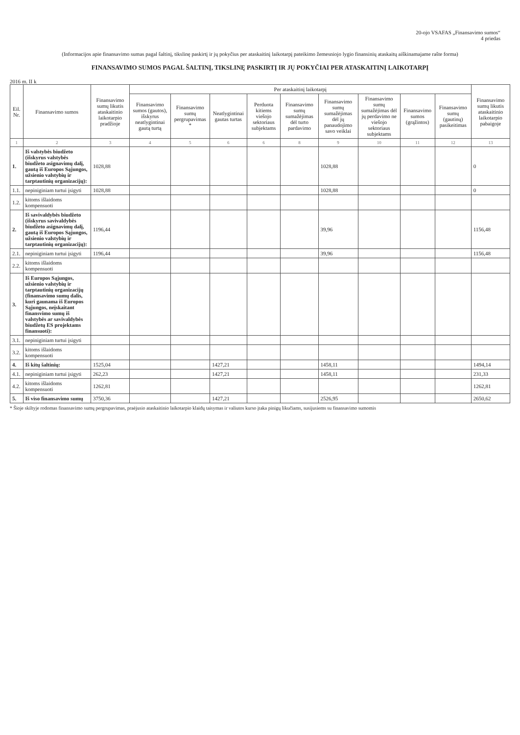20-ojo VSAFAS „Finansavimo sumos“
4 priedas
(Informacijos apie finansavimo sumas pagal šaltinį, tikslinę paskirtį ir jų pokyčius per ataskaitinį laikotarpį pateikimo žemesniojo lygio finansinių ataskaitų aiškinamajame rašte forma)
FINANSAVIMO SUMOS PAGAL ŠALTINĮ, TIKSLINĘ PASKIRTĮ IR JŲ POKYČIAI PER ATASKAITINĮ LAIKOTARPĮ
2016 m. II k
| Eil. Nr. | Finansavimo sumos | Finansavimo sumų likutis ataskaitinio laikotarpio pradžioje | Per ataskaitinį laikotarpį | | | | | | | | | Finansavimo sumų likutis ataskaitinio laikotarpio pabaigoje |
| --- | --- | --- | --- | --- | --- | --- | --- | --- | --- | --- | --- | --- |
| | | | Finansavimo sumos (gautos), išskyrus neatlygintinai gautą turtą | Finansavimo sumų pergrupavimas * | Neatlygintinai gautas turtas | Perduota kitiems viešojo sektoriaus subjektams | Finansavimo sumų sumažėjimas dėl turto pardavimo | Finansavimo sumų sumažėjimas dėl jų panaudojimo savo veiklai | Finansavimo sumų sumažėjimas dėl jų perdavimo ne viešojo sektoriaus subjektams | Finansavimo sumos (grąžintos) | Finansavimo sumų (gautinų) pasikeitimas | |
| 1 | 2 | 3 | 4 | 5 | 6 | 6 | 8 | 9 | 10 | 11 | 12 | 13 |
| 1. | Iš valstybės biudžeto (išskyrus valstybės biudžeto asignavimų dalį, gautą iš Europos Sąjungos, užsienio valstybių ir tarptautinių organizacijų): | 1028,88 | | | | | | 1028,88 | | | | 0 |
| 1.1. | nepiniginiam turtui įsigyti | 1028,88 | | | | | | 1028,88 | | | | 0 |
| 1.2. | kitoms išlaidoms kompensuoti | | | | | | | | | | | |
| 2. | Iš savivaldybės biudžeto (išskyrus savivaldybės biudžeto asignavimų dalį, gautą iš Europos Sąjungos, užsienio valstybių ir tarptautinių organizacijų): | 1196,44 | | | | | | 39,96 | | | | 1156,48 |
| 2.1. | nepiniginiam turtui įsigyti | 1196,44 | | | | | | 39,96 | | | | 1156,48 |
| 2.2. | kitoms išlaidoms kompensuoti | | | | | | | | | | | |
| 3. | Iš Europos Sąjungos, užsienio valstybių ir tarptautinių organizacijų (finansavimo sumų dalis, kuri gaunama iš Europos Sąjungos, neįskaitant finansvimo sumų iš valstybės ar savivaldybės biudžetų ES projektams finansuoti): | | | | | | | | | | | |
| 3.1. | nepiniginiam turtui įsigyti | | | | | | | | | | | |
| 3.2. | kitoms išlaidoms kompensuoti | | | | | | | | | | | |
| 4. | Iš kitų šaltinių: | 1525,04 | | | 1427,21 | | | 1458,11 | | | | 1494,14 |
| 4.1. | nepiniginiam turtui įsigyti | 262,23 | | | 1427,21 | | | 1458,11 | | | | 231,33 |
| 4.2. | kitoms išlaidoms kompensuoti | 1262,81 | | | | | | | | | | 1262,81 |
| 5. | Iš viso finansavimo sumų | 3750,36 | | | 1427,21 | | | 2526,95 | | | | 2650,62 |
* Šioje skiltyje rodomas finansavimo sumų pergrupavimas, praėjusio ataskaitinio laikotarpio klaidų taisymas ir valiutos kurso įtaka pinigų likučiams, susijusiems su finansavimo sumomis